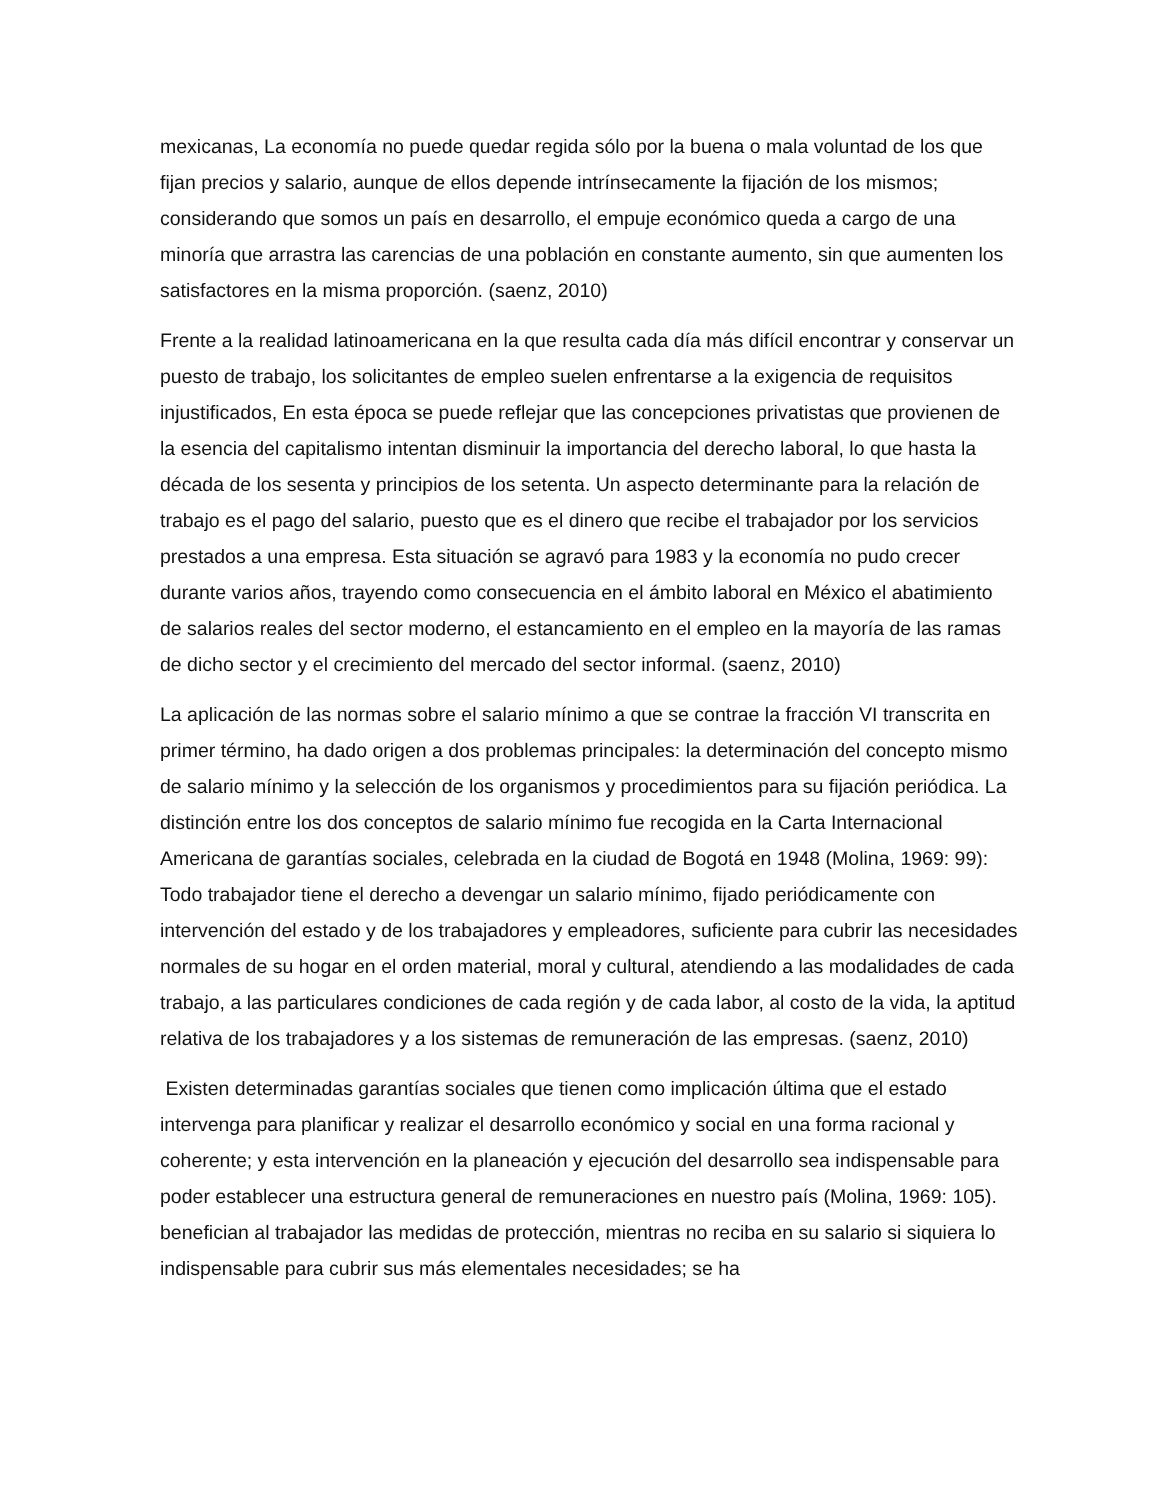mexicanas, La economía no puede quedar regida sólo por la buena o mala voluntad de los que fijan precios y salario, aunque de ellos depende intrínsecamente la fijación de los mismos; considerando que somos un país en desarrollo, el empuje económico queda a cargo de una minoría que arrastra las carencias de una población en constante aumento, sin que aumenten los satisfactores en la misma proporción. (saenz, 2010)
Frente a la realidad latinoamericana en la que resulta cada día más difícil encontrar y conservar un puesto de trabajo, los solicitantes de empleo suelen enfrentarse a la exigencia de requisitos injustificados, En esta época se puede reflejar que las concepciones privatistas que provienen de la esencia del capitalismo intentan disminuir la importancia del derecho laboral, lo que hasta la década de los sesenta y principios de los setenta. Un aspecto determinante para la relación de trabajo es el pago del salario, puesto que es el dinero que recibe el trabajador por los servicios prestados a una empresa. Esta situación se agravó para 1983 y la economía no pudo crecer durante varios años, trayendo como consecuencia en el ámbito laboral en México el abatimiento de salarios reales del sector moderno, el estancamiento en el empleo en la mayoría de las ramas de dicho sector y el crecimiento del mercado del sector informal. (saenz, 2010)
La aplicación de las normas sobre el salario mínimo a que se contrae la fracción VI transcrita en primer término, ha dado origen a dos problemas principales: la determinación del concepto mismo de salario mínimo y la selección de los organismos y procedimientos para su fijación periódica. La distinción entre los dos conceptos de salario mínimo fue recogida en la Carta Internacional Americana de garantías sociales, celebrada en la ciudad de Bogotá en 1948 (Molina, 1969: 99): Todo trabajador tiene el derecho a devengar un salario mínimo, fijado periódicamente con intervención del estado y de los trabajadores y empleadores, suficiente para cubrir las necesidades normales de su hogar en el orden material, moral y cultural, atendiendo a las modalidades de cada trabajo, a las particulares condiciones de cada región y de cada labor, al costo de la vida, la aptitud relativa de los trabajadores y a los sistemas de remuneración de las empresas. (saenz, 2010)
Existen determinadas garantías sociales que tienen como implicación última que el estado intervenga para planificar y realizar el desarrollo económico y social en una forma racional y coherente; y esta intervención en la planeación y ejecución del desarrollo sea indispensable para poder establecer una estructura general de remuneraciones en nuestro país (Molina, 1969: 105). benefician al trabajador las medidas de protección, mientras no reciba en su salario si siquiera lo indispensable para cubrir sus más elementales necesidades; se ha